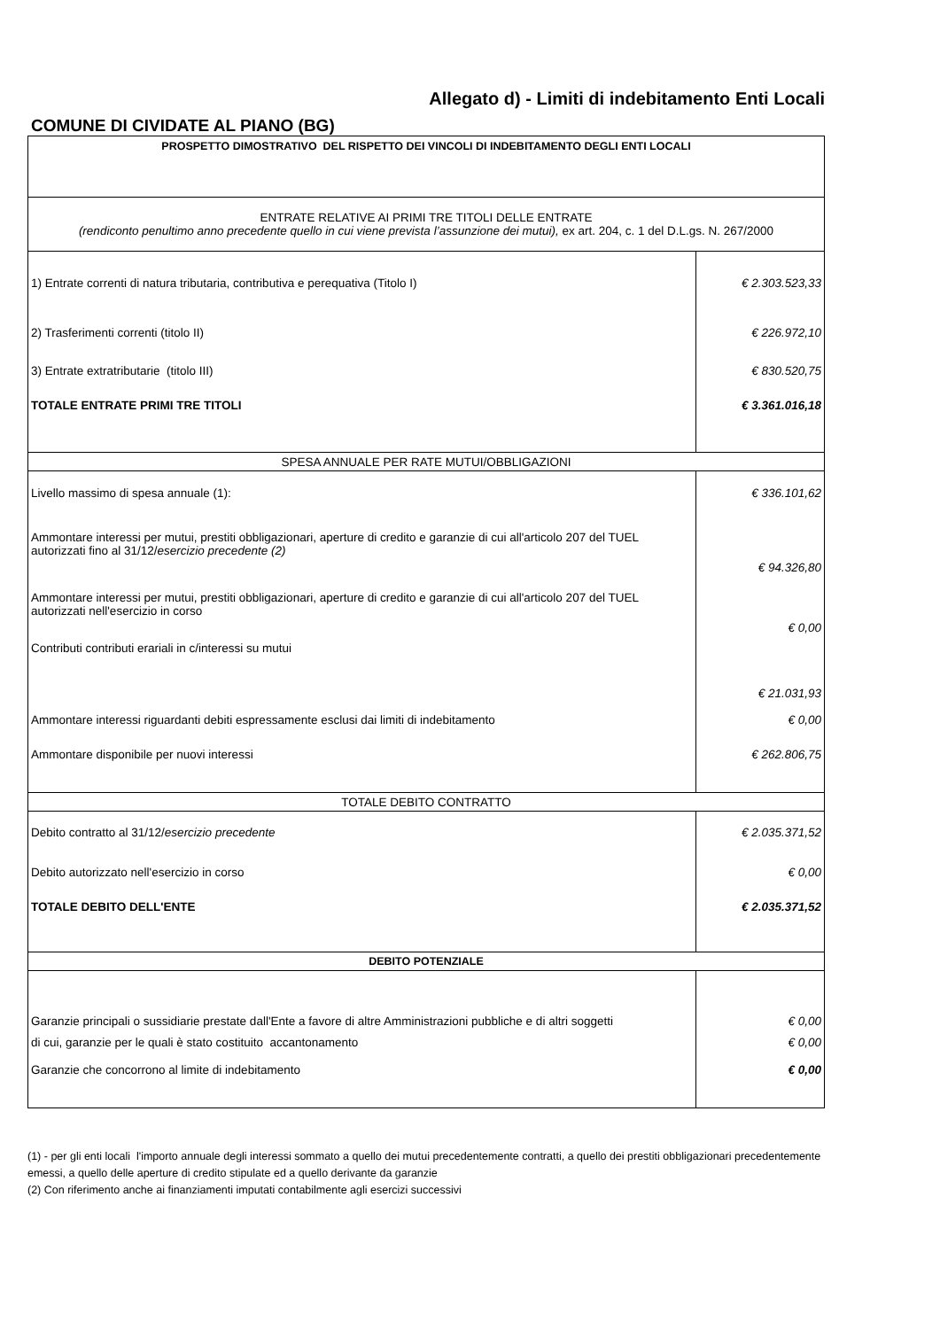Allegato d) - Limiti di indebitamento Enti Locali
COMUNE DI CIVIDATE AL PIANO (BG)
| PROSPETTO DIMOSTRATIVO DEL RISPETTO DEI VINCOLI DI INDEBITAMENTO DEGLI ENTI LOCALI | |
| ENTRATE RELATIVE AI PRIMI TRE TITOLI DELLE ENTRATE (rendiconto penultimo anno precedente quello in cui viene prevista l’assunzione dei mutui), ex art. 204, c. 1 del D.L.gs. N. 267/2000 | |
| 1) Entrate correnti di natura tributaria, contributiva e perequativa (Titolo I) | € 2.303.523,33 |
| 2) Trasferimenti correnti (titolo II) | € 226.972,10 |
| 3) Entrate extratributarie (titolo III) | € 830.520,75 |
| TOTALE ENTRATE PRIMI TRE TITOLI | € 3.361.016,18 |
| SPESA ANNUALE PER RATE MUTUI/OBBLIGAZIONI | |
| Livello massimo di spesa annuale (1): | € 336.101,62 |
| Ammontare interessi per mutui, prestiti obbligazionari, aperture di credito e garanzie di cui all'articolo 207 del TUEL autorizzati fino al 31/12/ esercizio precedente (2) | € 94.326,80 |
| Ammontare interessi per mutui, prestiti obbligazionari, aperture di credito e garanzie di cui all'articolo 207 del TUEL autorizzati nell'esercizio in corso | € 0,00 |
| Contributi contributi erariali in c/interessi su mutui | € 21.031,93 |
| Ammontare interessi riguardanti debiti espressamente esclusi dai limiti di indebitamento | € 0,00 |
| Ammontare disponibile per nuovi interessi | € 262.806,75 |
| TOTALE DEBITO CONTRATTO | |
| Debito contratto al 31/12/ esercizio precedente | € 2.035.371,52 |
| Debito autorizzato nell'esercizio in corso | € 0,00 |
| TOTALE DEBITO DELL'ENTE | € 2.035.371,52 |
| DEBITO POTENZIALE | |
| Garanzie principali o sussidiarie prestate dall'Ente a favore di altre Amministrazioni pubbliche e di altri soggetti | € 0,00 |
| di cui, garanzie per le quali è stato costituito accantonamento | € 0,00 |
| Garanzie che concorrono al limite di indebitamento | € 0,00 |
(1) - per gli enti locali l'importo annuale degli interessi sommato a quello dei mutui precedentemente contratti, a quello dei prestiti obbligazionari precedentemente emessi, a quello delle aperture di credito stipulate ed a quello derivante da garanzie
(2) Con riferimento anche ai finanziamenti imputati contabilmente agli esercizi successivi